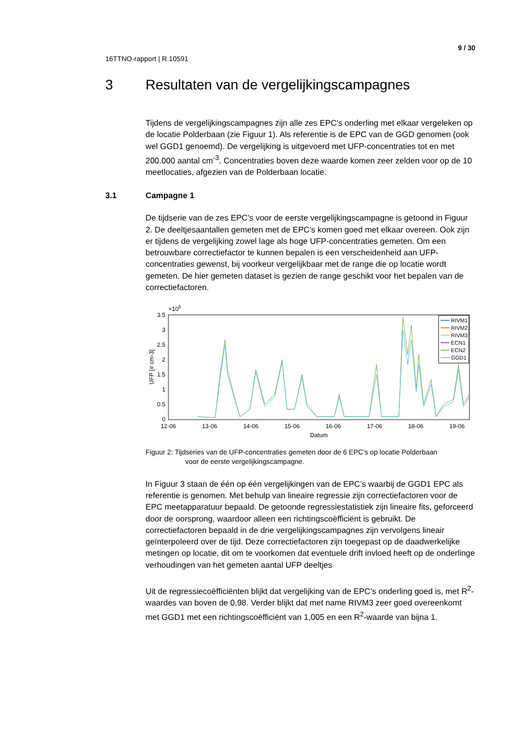9 / 30
16TTNO-rapport | R.10591
3 Resultaten van de vergelijkingscampagnes
Tijdens de vergelijkingscampagnes zijn alle zes EPC’s onderling met elkaar vergeleken op de locatie Polderbaan (zie Figuur 1). Als referentie is de EPC van de GGD genomen (ook wel GGD1 genoemd). De vergelijking is uitgevoerd met UFP-concentraties tot en met 200.000 aantal cm<sup>-3</sup>. Concentraties boven deze waarde komen zeer zelden voor op de 10 meetlocaties, afgezien van de Polderbaan locatie.
3.1 Campagne 1
De tijdserie van de zes EPC’s voor de eerste vergelijkingscampagne is getoond in Figuur 2. De deeltjesaantallen gemeten met de EPC’s komen goed met elkaar overeen. Ook zijn er tijdens de vergelijking zowel lage als hoge UFP-concentraties gemeten. Om een betrouwbare correctiefactor te kunnen bepalen is een verscheidenheid aan UFP-concentraties gewenst, bij voorkeur vergelijkbaar met de range die op locatie wordt gemeten. De hier gemeten dataset is gezien de range geschikt voor het bepalen van de correctiefactoren.
×105
3.5
3
2.5
2
1.5
1
0.5
0
UFP [# cm-3]
12-06
13-06
14-06
15-06
16-06
17-06
18-06
19-06
Datum
RIVM1
RIVM2
RIVM3
ECN1
ECN2
GGD1
Figuur 2: Tijdseries van de UFP-concentraties gemeten door de 6 EPC’s op locatie Polderbaan
voor de eerste vergelijkingscampagne.
In Figuur 3 staan de één op één vergelijkingen van de EPC’s waarbij de GGD1 EPC als referentie is genomen. Met behulp van lineaire regressie zijn correctiefactoren voor de EPC meetapparatuur bepaald. De getoonde regressiestatistiek zijn lineaire fits, geforceerd door de oorsprong, waardoor alleen een richtingscoëfficiënt is gebruikt. De correctiefactoren bepaald in de drie vergelijkingscampagnes zijn vervolgens lineair geïnterpoleerd over de tijd. Deze correctiefactoren zijn toegepast op de daadwerkelijke metingen op locatie, dit om te voorkomen dat eventuele drift invloed heeft op de onderlinge verhoudingen van het gemeten aantal UFP deeltjes
Uit de regressiecoëfficiënten blijkt dat vergelijking van de EPC’s onderling goed is, met R<sup>2</sup>-waardes van boven de 0,98. Verder blijkt dat met name RIVM3 zeer goed overeenkomt met GGD1 met een richtingscoëfficiënt van 1,005 en een R<sup>2</sup>-waarde van bijna 1.